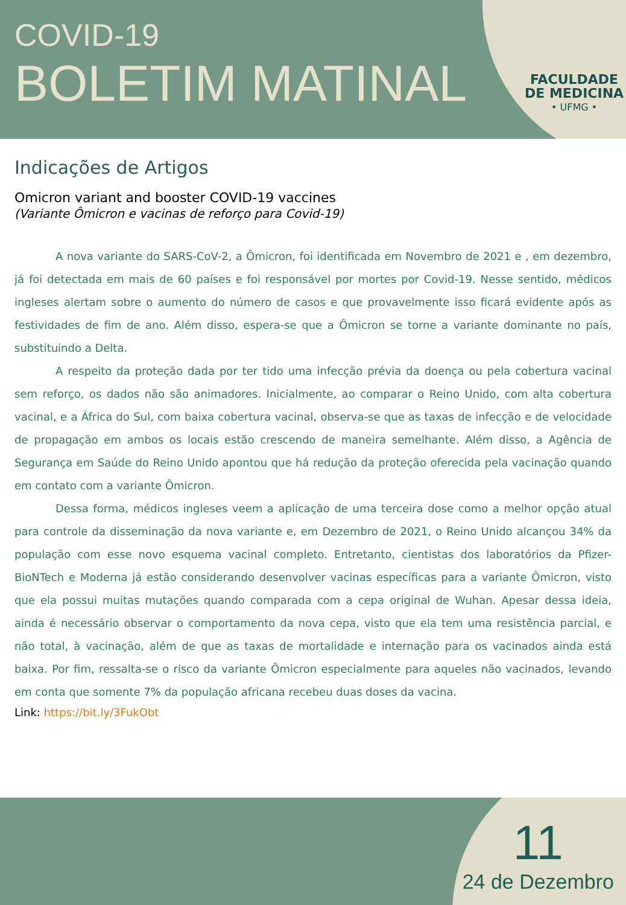COVID-19
BOLETIM MATINAL
FACULDADE
DE MEDICINA
• UFMG •
Indicações de Artigos
Omicron variant and booster COVID-19 vaccines
(Variante Ômicron e vacinas de reforço para Covid-19)
A nova variante do SARS-CoV-2, a Ômicron, foi identificada em Novembro de 2021 e , em dezembro, já foi detectada em mais de 60 países e foi responsável por mortes por Covid-19. Nesse sentido, médicos ingleses alertam sobre o aumento do número de casos e que provavelmente isso ficará evidente após as festividades de fim de ano. Além disso, espera-se que a Ômicron se torne a variante dominante no país, substituindo a Delta.
A respeito da proteção dada por ter tido uma infecção prévia da doença ou pela cobertura vacinal sem reforço, os dados não são animadores. Inicialmente, ao comparar o Reino Unido, com alta cobertura vacinal, e a África do Sul, com baixa cobertura vacinal, observa-se que as taxas de infecção e de velocidade de propagação em ambos os locais estão crescendo de maneira semelhante. Além disso, a Agência de Segurança em Saúde do Reino Unido apontou que há redução da proteção oferecida pela vacinação quando em contato com a variante Ômicron.
Dessa forma, médicos ingleses veem a aplicação de uma terceira dose como a melhor opção atual para controle da disseminação da nova variante e, em Dezembro de 2021, o Reino Unido alcançou 34% da população com esse novo esquema vacinal completo. Entretanto, cientistas dos laboratórios da Pfizer-BioNTech e Moderna já estão considerando desenvolver vacinas específicas para a variante Ômicron, visto que ela possui muitas mutações quando comparada com a cepa original de Wuhan. Apesar dessa ideia, ainda é necessário observar o comportamento da nova cepa, visto que ela tem uma resistência parcial, e não total, à vacinação, além de que as taxas de mortalidade e internação para os vacinados ainda está baixa. Por fim, ressalta-se o risco da variante Ômicron especialmente para aqueles não vacinados, levando em conta que somente 7% da população africana recebeu duas doses da vacina.
Link: https://bit.ly/3FukObt
11
24 de Dezembro